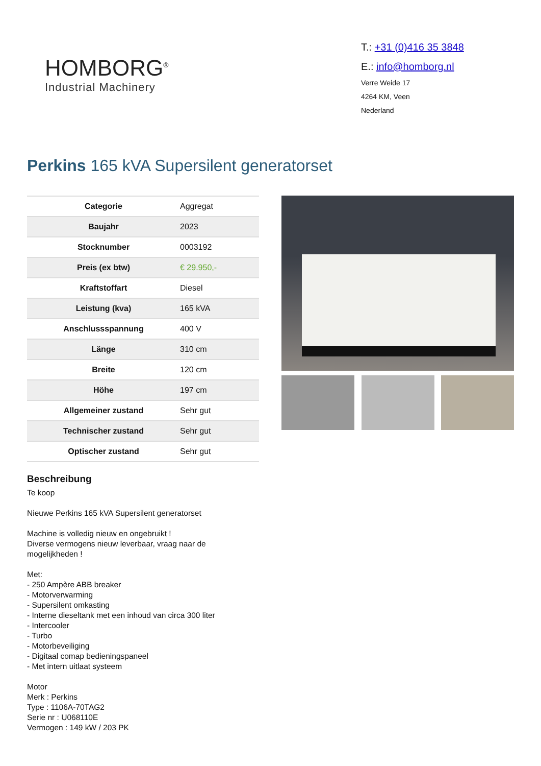HOMBORG<sup>®</sup>
Industrial Machinery
T.: +31 (0)416 35 3848
E.: info@homborg.nl
Verre Weide 17
4264 KM, Veen
Nederland
Perkins 165 kVA Supersilent generatorset
| Categorie | Aggregat |
| Baujahr | 2023 |
| Stocknumber | 0003192 |
| Preis (ex btw) | € 29.950,- |
| Kraftstoffart | Diesel |
| Leistung (kva) | 165 kVA |
| Anschlussspannung | 400 V |
| Länge | 310 cm |
| Breite | 120 cm |
| Höhe | 197 cm |
| Allgemeiner zustand | Sehr gut |
| Technischer zustand | Sehr gut |
| Optischer zustand | Sehr gut |
Beschreibung
Te koop
Nieuwe Perkins 165 kVA Supersilent generatorset
Machine is volledig nieuw en ongebruikt !
Diverse vermogens nieuw leverbaar, vraag naar de
mogelijkheden !
Met:
- 250 Ampère ABB breaker
- Motorverwarming
- Supersilent omkasting
- Interne dieseltank met een inhoud van circa 300 liter
- Intercooler
- Turbo
- Motorbeveiliging
- Digitaal comap bedieningspaneel
- Met intern uitlaat systeem
Motor
Merk : Perkins
Type : 1106A-70TAG2
Serie nr : U068110E
Vermogen : 149 kW / 203 PK